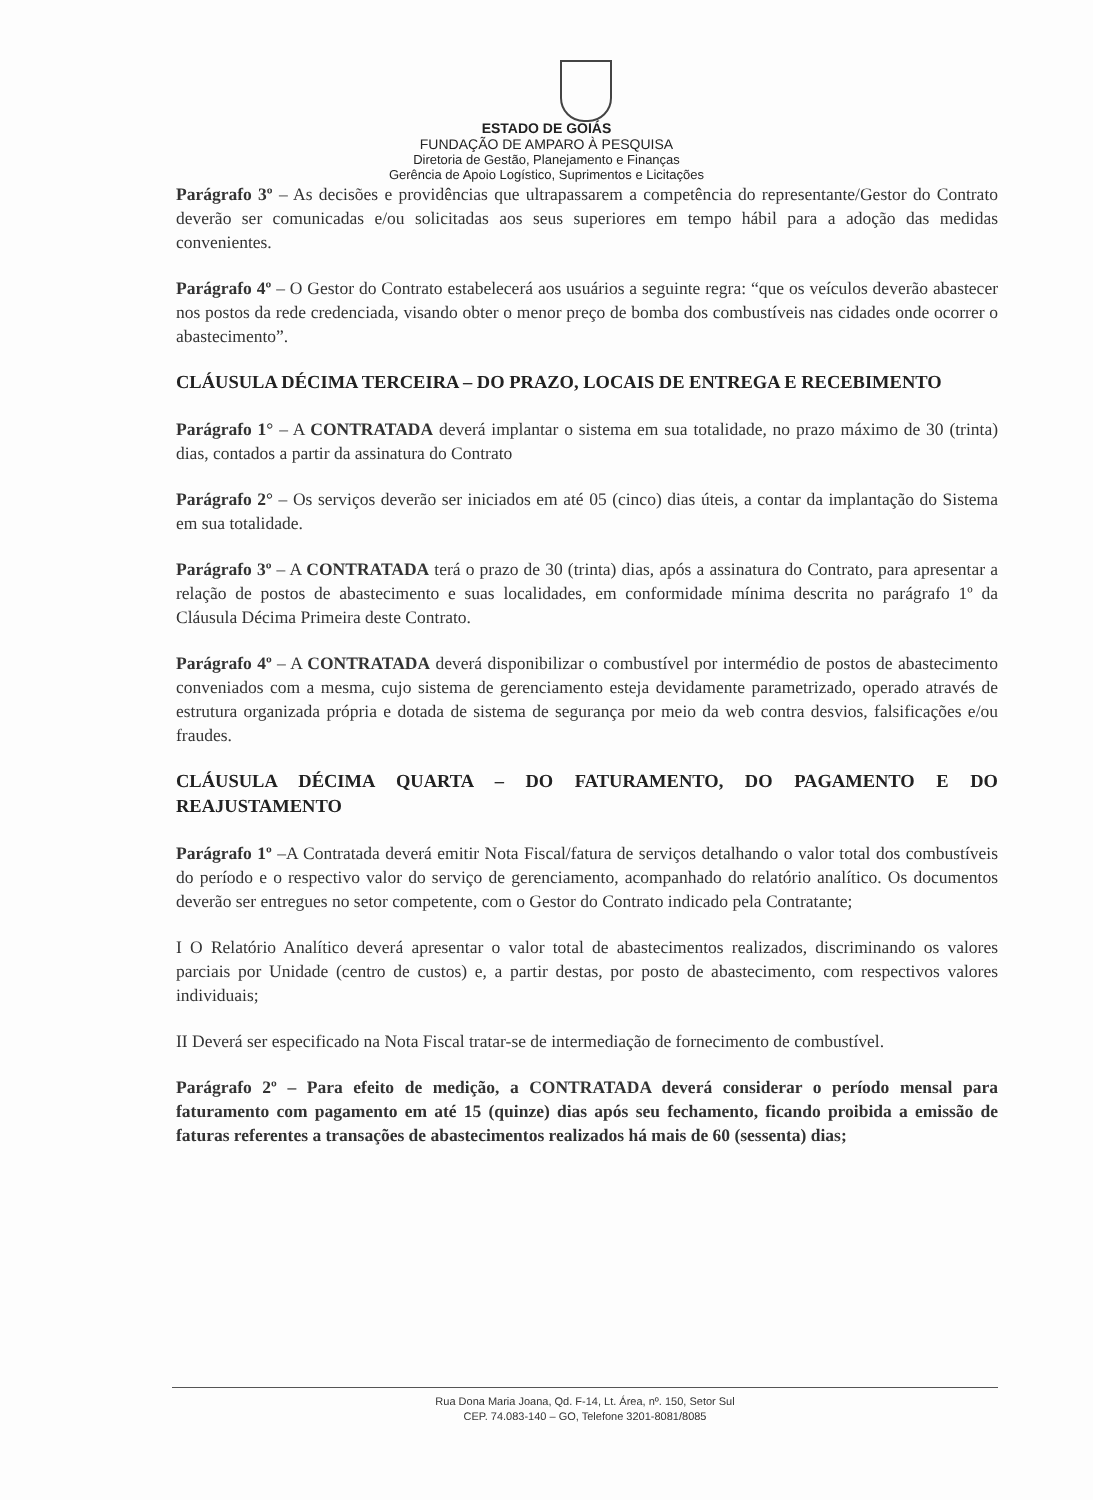ESTADO DE GOIÁS
FUNDAÇÃO DE AMPARO À PESQUISA
Diretoria de Gestão, Planejamento e Finanças
Gerência de Apoio Logístico, Suprimentos e Licitações
Parágrafo 3º – As decisões e providências que ultrapassarem a competência do representante/Gestor do Contrato deverão ser comunicadas e/ou solicitadas aos seus superiores em tempo hábil para a adoção das medidas convenientes.
Parágrafo 4º – O Gestor do Contrato estabelecerá aos usuários a seguinte regra: “que os veículos deverão abastecer nos postos da rede credenciada, visando obter o menor preço de bomba dos combustíveis nas cidades onde ocorrer o abastecimento”.
CLÁUSULA DÉCIMA TERCEIRA – DO PRAZO, LOCAIS DE ENTREGA E RECEBIMENTO
Parágrafo 1° – A CONTRATADA deverá implantar o sistema em sua totalidade, no prazo máximo de 30 (trinta) dias, contados a partir da assinatura do Contrato
Parágrafo 2° – Os serviços deverão ser iniciados em até 05 (cinco) dias úteis, a contar da implantação do Sistema em sua totalidade.
Parágrafo 3º – A CONTRATADA terá o prazo de 30 (trinta) dias, após a assinatura do Contrato, para apresentar a relação de postos de abastecimento e suas localidades, em conformidade mínima descrita no parágrafo 1º da Cláusula Décima Primeira deste Contrato.
Parágrafo 4º – A CONTRATADA deverá disponibilizar o combustível por intermédio de postos de abastecimento conveniados com a mesma, cujo sistema de gerenciamento esteja devidamente parametrizado, operado através de estrutura organizada própria e dotada de sistema de segurança por meio da web contra desvios, falsificações e/ou fraudes.
CLÁUSULA DÉCIMA QUARTA – DO FATURAMENTO, DO PAGAMENTO E DO REAJUSTAMENTO
Parágrafo 1º –A Contratada deverá emitir Nota Fiscal/fatura de serviços detalhando o valor total dos combustíveis do período e o respectivo valor do serviço de gerenciamento, acompanhado do relatório analítico. Os documentos deverão ser entregues no setor competente, com o Gestor do Contrato indicado pela Contratante;
I O Relatório Analítico deverá apresentar o valor total de abastecimentos realizados, discriminando os valores parciais por Unidade (centro de custos) e, a partir destas, por posto de abastecimento, com respectivos valores individuais;
II Deverá ser especificado na Nota Fiscal tratar-se de intermediação de fornecimento de combustível.
Parágrafo 2º – Para efeito de medição, a CONTRATADA deverá considerar o período mensal para faturamento com pagamento em até 15 (quinze) dias após seu fechamento, ficando proibida a emissão de faturas referentes a transações de abastecimentos realizados há mais de 60 (sessenta) dias;
Rua Dona Maria Joana, Qd. F-14, Lt. Área, nº. 150, Setor Sul
CEP. 74.083-140 – GO, Telefone 3201-8081/8085